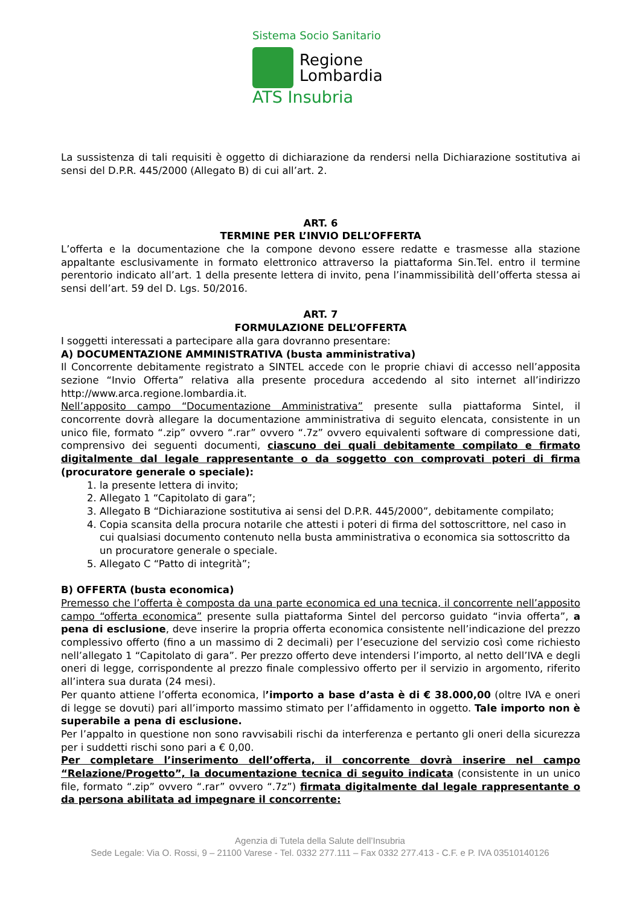Sistema Socio Sanitario
Regione
Lombardia
ATS Insubria
La sussistenza di tali requisiti è oggetto di dichiarazione da rendersi nella Dichiarazione sostitutiva ai sensi del D.P.R. 445/2000 (Allegato B) di cui all’art. 2.
ART. 6
TERMINE PER L’INVIO DELL’OFFERTA
L’offerta e la documentazione che la compone devono essere redatte e trasmesse alla stazione appaltante esclusivamente in formato elettronico attraverso la piattaforma Sin.Tel. entro il termine perentorio indicato all’art. 1 della presente lettera di invito, pena l’inammissibilità dell’offerta stessa ai sensi dell’art. 59 del D. Lgs. 50/2016.
ART. 7
FORMULAZIONE DELL’OFFERTA
I soggetti interessati a partecipare alla gara dovranno presentare:
A) DOCUMENTAZIONE AMMINISTRATIVA (busta amministrativa)
Il Concorrente debitamente registrato a SINTEL accede con le proprie chiavi di accesso nell’apposita sezione “Invio Offerta” relativa alla presente procedura accedendo al sito internet all’indirizzo http://www.arca.regione.lombardia.it.
Nell’apposito campo “Documentazione Amministrativa” presente sulla piattaforma Sintel, il concorrente dovrà allegare la documentazione amministrativa di seguito elencata, consistente in un unico file, formato “.zip” ovvero “.rar” ovvero “.7z” ovvero equivalenti software di compressione dati, comprensivo dei seguenti documenti, ciascuno dei quali debitamente compilato e firmato digitalmente dal legale rappresentante o da soggetto con comprovati poteri di firma (procuratore generale o speciale):
1. la presente lettera di invito;
2. Allegato 1 “Capitolato di gara”;
3. Allegato B “Dichiarazione sostitutiva ai sensi del D.P.R. 445/2000”, debitamente compilato;
4. Copia scansita della procura notarile che attesti i poteri di firma del sottoscrittore, nel caso in cui qualsiasi documento contenuto nella busta amministrativa o economica sia sottoscritto da un procuratore generale o speciale.
5. Allegato C “Patto di integrità”;
B) OFFERTA (busta economica)
Premesso che l’offerta è composta da una parte economica ed una tecnica, il concorrente nell’apposito campo “offerta economica” presente sulla piattaforma Sintel del percorso guidato “invia offerta”, a pena di esclusione, deve inserire la propria offerta economica consistente nell’indicazione del prezzo complessivo offerto (fino a un massimo di 2 decimali) per l’esecuzione del servizio così come richiesto nell’allegato 1 “Capitolato di gara”. Per prezzo offerto deve intendersi l’importo, al netto dell’IVA e degli oneri di legge, corrispondente al prezzo finale complessivo offerto per il servizio in argomento, riferito all’intera sua durata (24 mesi).
Per quanto attiene l’offerta economica, l’importo a base d’asta è di € 38.000,00 (oltre IVA e oneri di legge se dovuti) pari all’importo massimo stimato per l’affidamento in oggetto. Tale importo non è superabile a pena di esclusione.
Per l’appalto in questione non sono ravvisabili rischi da interferenza e pertanto gli oneri della sicurezza per i suddetti rischi sono pari a € 0,00.
Per completare l’inserimento dell’offerta, il concorrente dovrà inserire nel campo “Relazione/Progetto”, la documentazione tecnica di seguito indicata (consistente in un unico file, formato “.zip” ovvero “.rar” ovvero “.7z”) firmata digitalmente dal legale rappresentante o da persona abilitata ad impegnare il concorrente:
Agenzia di Tutela della Salute dell’Insubria
Sede Legale: Via O. Rossi, 9 – 21100 Varese - Tel. 0332 277.111 – Fax 0332 277.413 - C.F. e P. IVA 03510140126